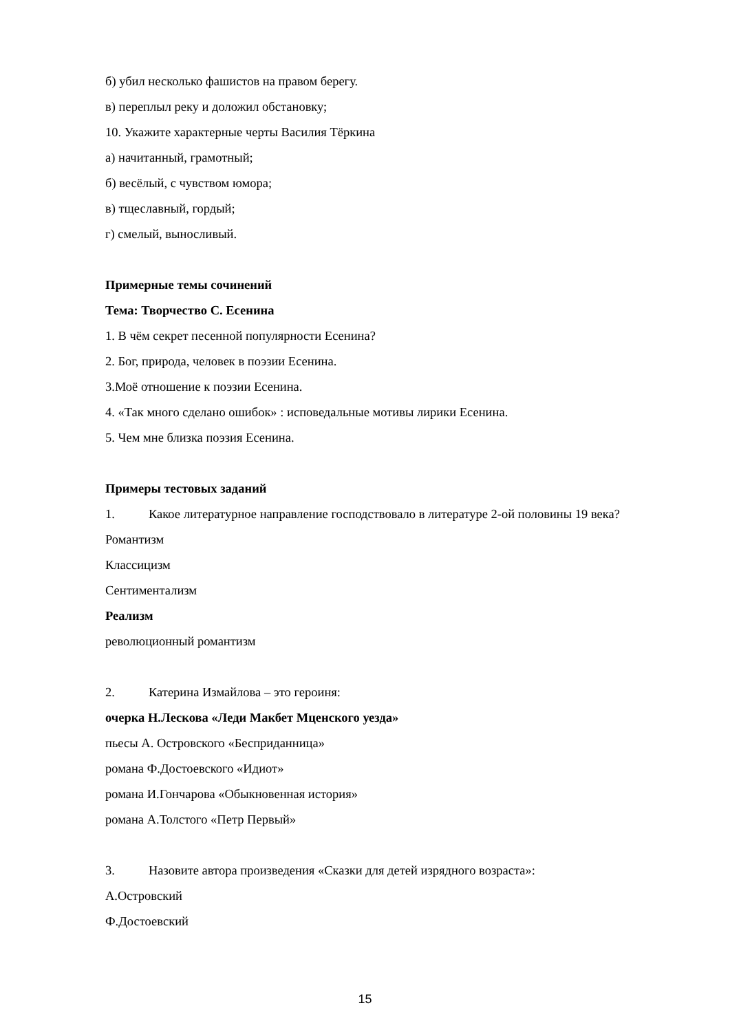б) убил несколько фашистов на правом берегу.
в) переплыл реку и доложил обстановку;
10. Укажите характерные черты Василия Тёркина
а) начитанный, грамотный;
б) весёлый, с чувством юмора;
в) тщеславный, гордый;
г) смелый, выносливый.
Примерные темы сочинений
Тема: Творчество С. Есенина
1. В чём секрет песенной популярности Есенина?
2. Бог, природа, человек в поэзии Есенина.
3.Моё отношение к поэзии Есенина.
4. «Так много сделано ошибок» : исповедальные мотивы лирики Есенина.
5. Чем мне близка поэзия Есенина.
Примеры тестовых заданий
1. Какое литературное направление господствовало в литературе 2-ой половины 19 века?
Романтизм
Классицизм
Сентиментализм
Реализм
революционный романтизм
2. Катерина Измайлова – это героиня:
очерка Н.Лескова «Леди Макбет Мценского уезда»
пьесы А. Островского «Бесприданница»
романа Ф.Достоевского «Идиот»
романа И.Гончарова «Обыкновенная история»
романа А.Толстого «Петр Первый»
3. Назовите автора произведения «Сказки для детей изрядного возраста»:
А.Островский
Ф.Достоевский
15